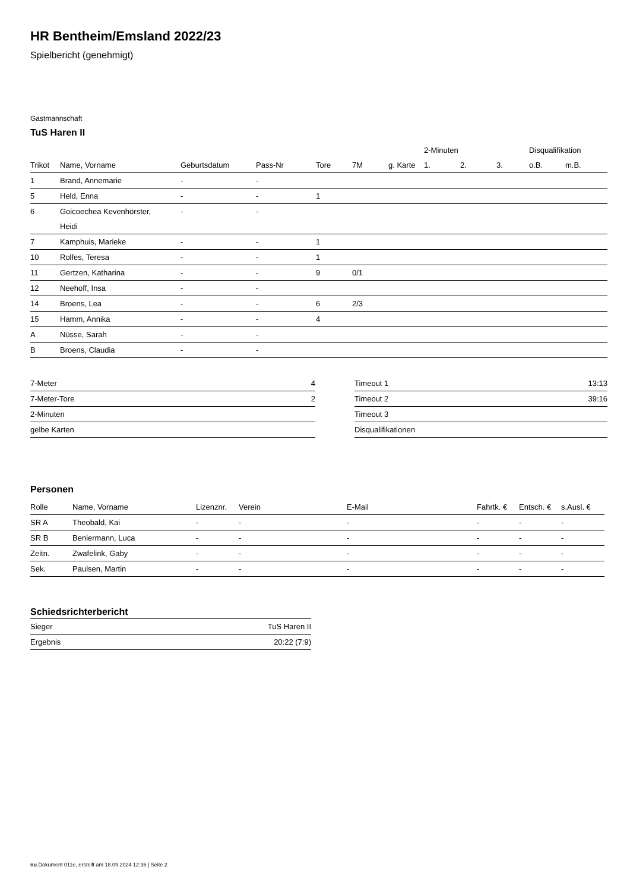HR Bentheim/Emsland 2022/23
Spielbericht (genehmigt)
Gastmannschaft
TuS Haren II
| | | | | | | | 2-Minuten | | | Disqualifikation | |
| --- | --- | --- | --- | --- | --- | --- | --- | --- | --- | --- | --- |
| Trikot | Name, Vorname | Geburtsdatum | Pass-Nr | Tore | 7M | g. Karte | 1. | 2. | 3. | o.B. | m.B. |
| 1 | Brand, Annemarie | - | - | | | | | | | | |
| 5 | Held, Enna | - | - | 1 | | | | | | | |
| 6 | Goicoechea Kevenhörster, Heidi | - | - | | | | | | | | |
| 7 | Kamphuis, Marieke | - | - | 1 | | | | | | | |
| 10 | Rolfes, Teresa | - | - | 1 | | | | | | | |
| 11 | Gertzen, Katharina | - | - | 9 | 0/1 | | | | | | |
| 12 | Neehoff, Insa | - | - | | | | | | | | |
| 14 | Broens, Lea | - | - | 6 | 2/3 | | | | | | |
| 15 | Hamm, Annika | - | - | 4 | | | | | | | |
| A | Nüsse, Sarah | - | - | | | | | | | | |
| B | Broens, Claudia | - | - | | | | | | | | |
| 7-Meter | 4 |
| 7-Meter-Tore | 2 |
| 2-Minuten | |
| gelbe Karten | |
| Timeout 1 | 13:13 |
| Timeout 2 | 39:16 |
| Timeout 3 | |
| Disqualifikationen | |
Personen
| Rolle | Name, Vorname | Lizenznr. | Verein | E-Mail | Fahrtk. € | Entsch. € | s.Ausl. € |
| --- | --- | --- | --- | --- | --- | --- | --- |
| SR A | Theobald, Kai | - | - | - | - | - | - |
| SR B | Beniermann, Luca | - | - | - | - | - | - |
| Zeitn. | Zwafelink, Gaby | - | - | - | - | - | - |
| Sek. | Paulsen, Martin | - | - | - | - | - | - |
Schiedsrichterbericht
| Sieger | TuS Haren II |
| Ergebnis | 20:22 (7:9) |
nu.Dokument 011e, erstellt am 18.09.2024 12:36 | Seite 2